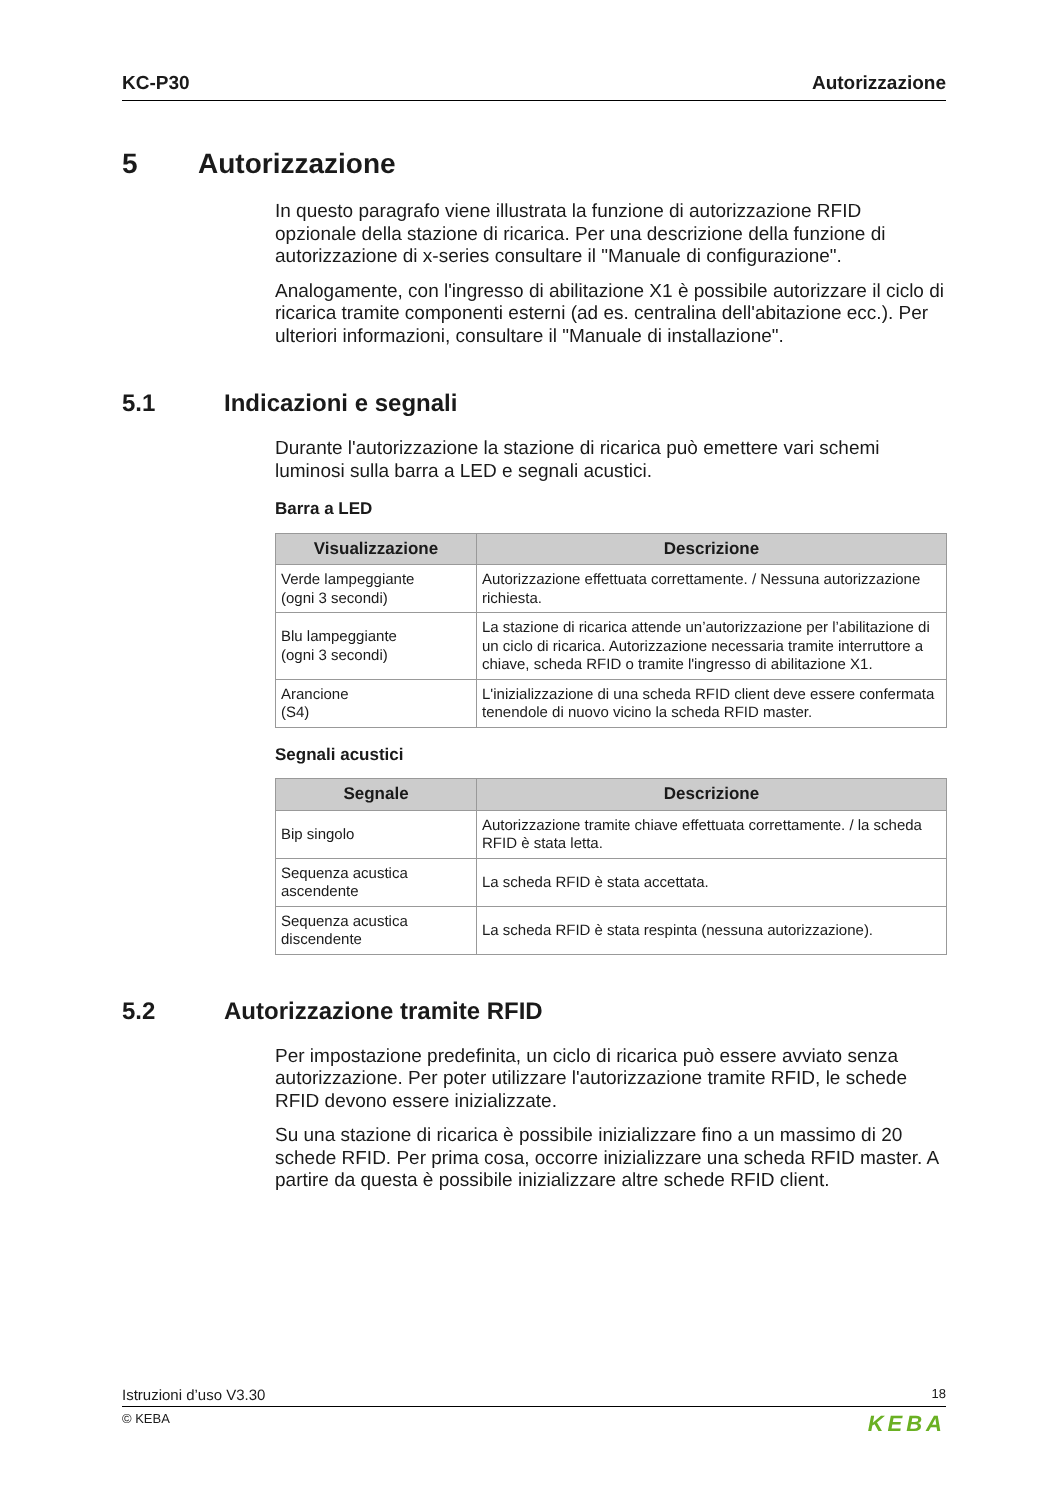KC-P30 Autorizzazione
5 Autorizzazione
In questo paragrafo viene illustrata la funzione di autorizzazione RFID opzionale della stazione di ricarica. Per una descrizione della funzione di autorizzazione di x-series consultare il "Manuale di configurazione".
Analogamente, con l'ingresso di abilitazione X1 è possibile autorizzare il ciclo di ricarica tramite componenti esterni (ad es. centralina dell'abitazione ecc.). Per ulteriori informazioni, consultare il "Manuale di installazione".
5.1 Indicazioni e segnali
Durante l'autorizzazione la stazione di ricarica può emettere vari schemi luminosi sulla barra a LED e segnali acustici.
Barra a LED
| Visualizzazione | Descrizione |
| --- | --- |
| Verde lampeggiante (ogni 3 secondi) | Autorizzazione effettuata correttamente. / Nessuna autorizzazione richiesta. |
| Blu lampeggiante (ogni 3 secondi) | La stazione di ricarica attende un’autorizzazione per l’abilitazione di un ciclo di ricarica. Autorizzazione necessaria tramite interruttore a chiave, scheda RFID o tramite l'ingresso di abilitazione X1. |
| Arancione (S4) | L'inizializzazione di una scheda RFID client deve essere confermata tenendole di nuovo vicino la scheda RFID master. |
Segnali acustici
| Segnale | Descrizione |
| --- | --- |
| Bip singolo | Autorizzazione tramite chiave effettuata correttamente. / la scheda RFID è stata letta. |
| Sequenza acustica ascendente | La scheda RFID è stata accettata. |
| Sequenza acustica discendente | La scheda RFID è stata respinta (nessuna autorizzazione). |
5.2 Autorizzazione tramite RFID
Per impostazione predefinita, un ciclo di ricarica può essere avviato senza autorizzazione. Per poter utilizzare l'autorizzazione tramite RFID, le schede RFID devono essere inizializzate.
Su una stazione di ricarica è possibile inizializzare fino a un massimo di 20 schede RFID. Per prima cosa, occorre inizializzare una scheda RFID master. A partire da questa è possibile inizializzare altre schede RFID client.
Istruzioni d’uso V3.30 18
© KEBA KEBA